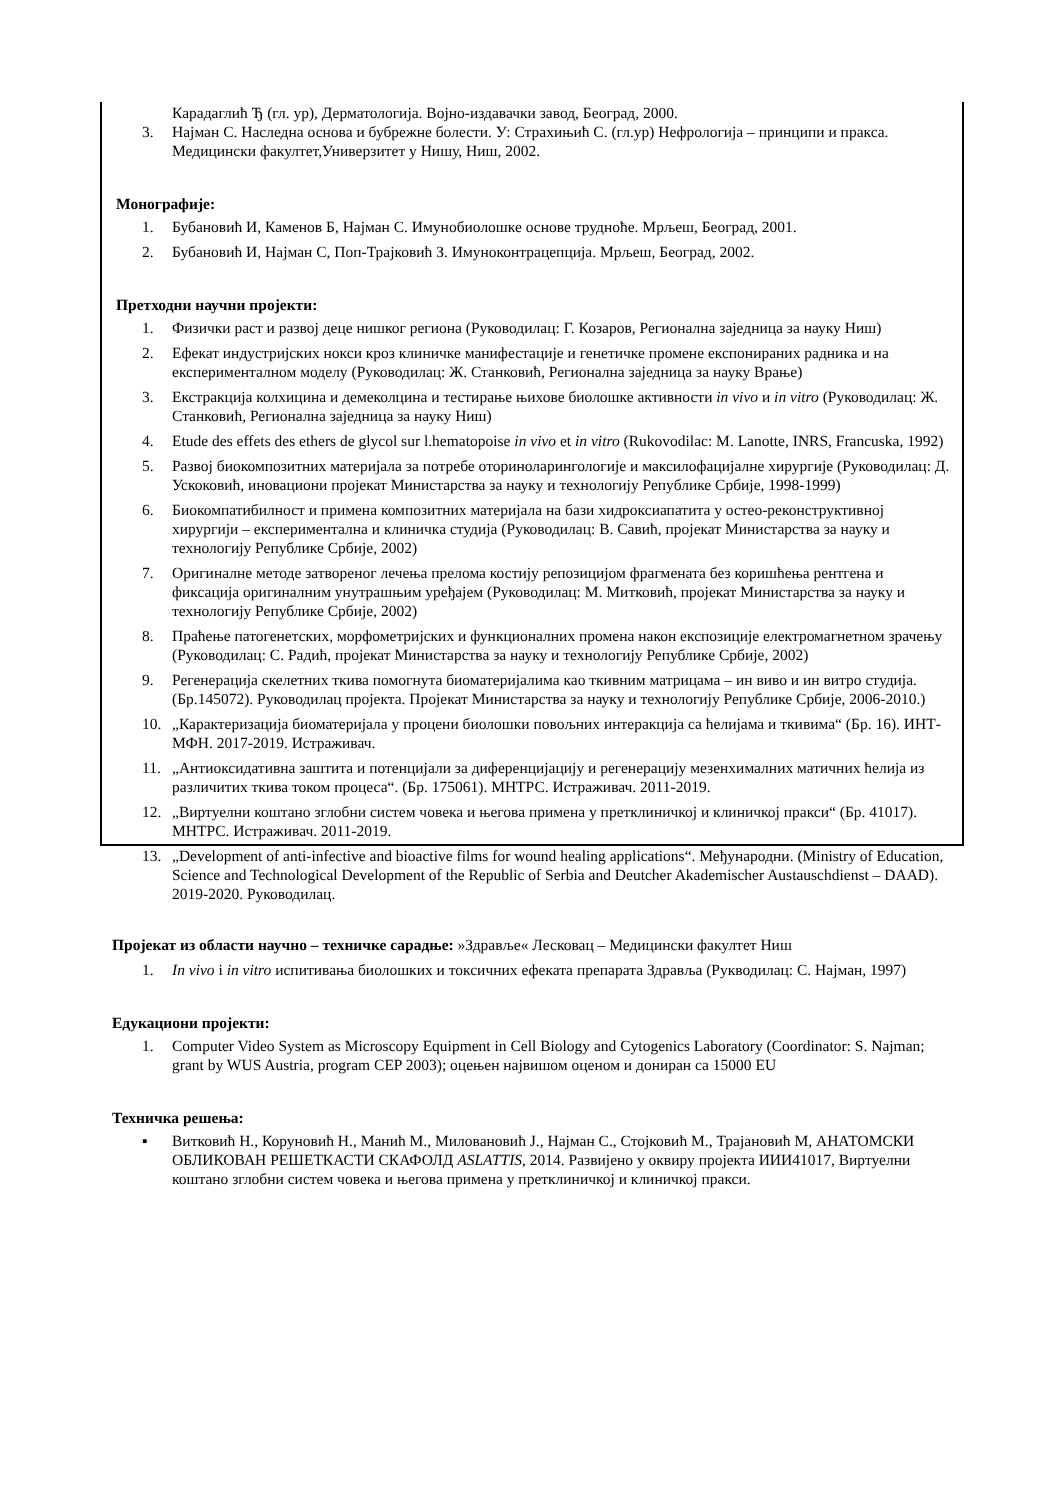Карадаглић Ђ (гл. ур), Дерматологија. Војно-издавачки завод, Београд, 2000.
3. Најман С. Наследна основа и бубрежне болести. У: Страхињић С. (гл.ур) Нефрологија – принципи и пракса. Медицински факултет,Универзитет у Нишу, Ниш, 2002.
Монографије:
1. Бубановић И, Каменов Б, Најман С. Имунобиолошке основе трудноће. Мрљеш, Београд, 2001.
2. Бубановић И, Најман С, Поп-Трајковић З. Имуноконтрацепција. Мрљеш, Београд, 2002.
Претходни научни пројекти:
1. Физички раст и развој деце нишког региона (Руководилац: Г. Козаров, Регионална заједница за науку Ниш)
2. Ефекат индустријских нокси кроз клиничке манифестације и генетичке промене експонираних радника и на експерименталном моделу (Руководилац: Ж. Станковић, Регионална заједница за науку Врање)
3. Екстракција колхицина и демеколцина и тестирање њихове биолошке активности in vivo и in vitro (Руководилац: Ж. Станковић, Регионална заједница за науку Ниш)
4. Etude des effets des ethers de glycol sur l.hematopoise in vivo et in vitro (Rukovodilac: M. Lanotte, INRS, Francuska, 1992)
5. Развој биокомпозитних материјала за потребе оториноларингологије и максилофацијалне хирургије (Руководилац: Д. Ускоковић, иновациони пројекат Министарства за науку и технологију Републике Србије, 1998-1999)
6. Биокомпатибилност и примена композитних материјала на бази хидроксиапатита у остео-реконструктивној хирургији – експериментална и клиничка студија (Руководилац: В. Савић, пројекат Министарства за науку и технологију Републике Србије, 2002)
7. Оригиналне методе затвореног лечења прелома костију репозицијом фрагмената без коришћења рентгена и фиксација оригиналним унутрашњим уређајем (Руководилац: М. Митковић, пројекат Министарства за науку и технологију Републике Србије, 2002)
8. Праћење патогенетских, морфометријских и функционалних промена након експозиције електромагнетном зрачењу (Руководилац: С. Радић, пројекат Министарства за науку и технологију Републике Србије, 2002)
9. Регенерација скелетних ткива помогнута биоматеријалима као ткивним матрицама – ин виво и ин витро студија. (Бр.145072). Руководилац пројекта. Пројекат Министарства за науку и технологију Републике Србије, 2006-2010.)
10. „Карактеризација биоматеријала у процени биолошки повољних интеракција са ћелијама и ткивима“ (Бр. 16). ИНТ-МФН. 2017-2019. Истраживач.
11. „Антиоксидативна заштита и потенцијали за диференцијацију и регенерацију мезенхималних матичних ћелија из различитих ткива током процеса“. (Бр. 175061). МНТРС. Истраживач. 2011-2019.
12. „Виртуелни коштано зглобни систем човека и његова примена у претклиничкој и клиничкој пракси“ (Бр. 41017). МНТРС. Истраживач. 2011-2019.
13. „Development of anti-infective and bioactive films for wound healing applications“. Међународни. (Ministry of Education, Science and Technological Development of the Republic of Serbia and Deutcher Akademischer Austauschdienst – DAAD). 2019-2020. Руководилац.
Пројекат из области научно – техничке сарадње: »Здравље« Лесковац – Медицински факултет Ниш
1. In vivo i in vitro испитивања биолошких и токсичних ефеката препарата Здравља (Рукводилац: С. Најман, 1997)
Едукациони пројекти:
1. Computer Video System as Microscopy Equipment in Cell Biology and Cytogenics Laboratory (Coordinator: S. Najman; grant by WUS Austria, program CEP 2003); оцењен највишом оценом и дониран са 15000 EU
Техничка решења:
▪ Витковић Н., Коруновић Н., Манић М., Миловановић Ј., Најман С., Стојковић М., Трајановић М, АНАТОМСКИ ОБЛИКОВАН РЕШЕТКАСТИ СКАФОЛД ASLATTIS, 2014. Развијено у оквиру пројекта ИИИ41017, Виртуелни коштано зглобни систем човека и његова примена у претклиничкој и клиничкој пракси.